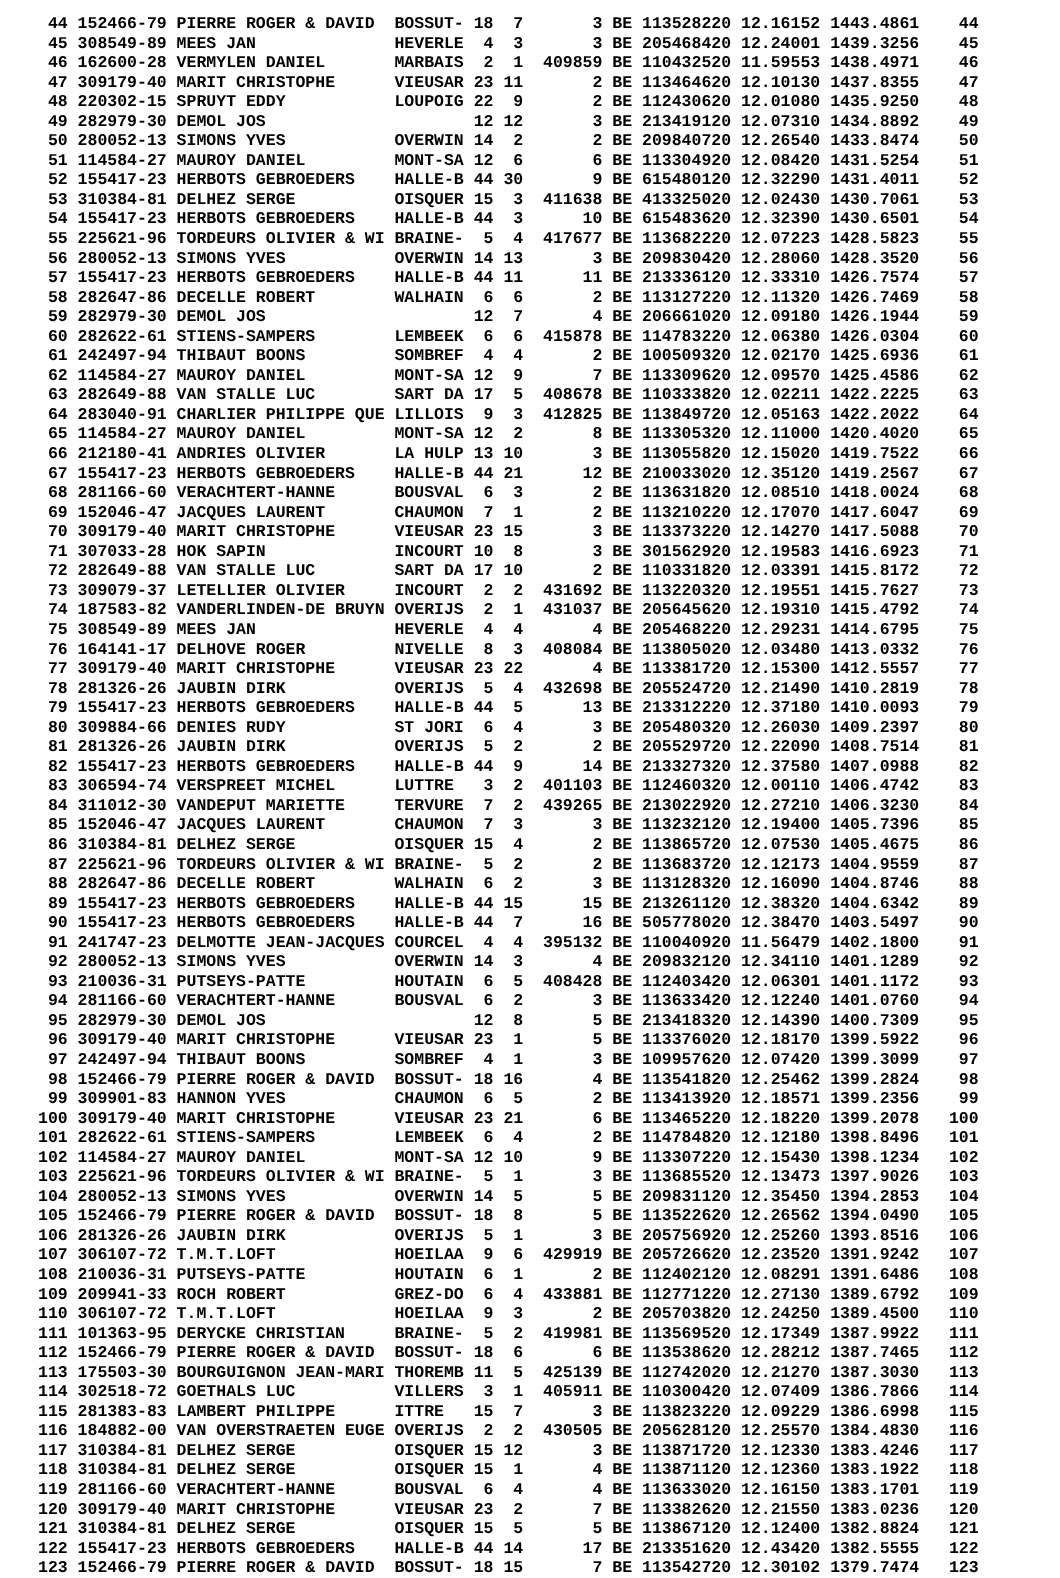44 152466-79 PIERRE ROGER & DAVID  BOSSUT- 18  7       3 BE 113528220 12.16152 1443.4861    44
 45 308549-89 MEES JAN              HEVERLE  4  3       3 BE 205468420 12.24001 1439.3256    45
 46 162600-28 VERMYLEN DANIEL       MARBAIS  2  1  409859 BE 110432520 11.59553 1438.4971    46
 47 309179-40 MARIT CHRISTOPHE      VIEUSAR 23 11       2 BE 113464620 12.10130 1437.8355    47
 48 220302-15 SPRUYT EDDY           LOUPOIG 22  9       2 BE 112430620 12.01080 1435.9250    48
 49 282979-30 DEMOL JOS                     12 12       3 BE 213419120 12.07310 1434.8892    49
 50 280052-13 SIMONS YVES           OVERWIN 14  2       2 BE 209840720 12.26540 1433.8474    50
 51 114584-27 MAUROY DANIEL         MONT-SA 12  6       6 BE 113304920 12.08420 1431.5254    51
 52 155417-23 HERBOTS GEBROEDERS    HALLE-B 44 30       9 BE 615480120 12.32290 1431.4011    52
 53 310384-81 DELHEZ SERGE          OISQUER 15  3  411638 BE 413325020 12.02430 1430.7061    53
 54 155417-23 HERBOTS GEBROEDERS    HALLE-B 44  3      10 BE 615483620 12.32390 1430.6501    54
 55 225621-96 TORDEURS OLIVIER & WI BRAINE-  5  4  417677 BE 113682220 12.07223 1428.5823    55
 56 280052-13 SIMONS YVES           OVERWIN 14 13       3 BE 209830420 12.28060 1428.3520    56
 57 155417-23 HERBOTS GEBROEDERS    HALLE-B 44 11      11 BE 213336120 12.33310 1426.7574    57
 58 282647-86 DECELLE ROBERT        WALHAIN  6  6       2 BE 113127220 12.11320 1426.7469    58
 59 282979-30 DEMOL JOS                     12  7       4 BE 206661020 12.09180 1426.1944    59
 60 282622-61 STIENS-SAMPERS        LEMBEEK  6  6  415878 BE 114783220 12.06380 1426.0304    60
 61 242497-94 THIBAUT BOONS         SOMBREF  4  4       2 BE 100509320 12.02170 1425.6936    61
 62 114584-27 MAUROY DANIEL         MONT-SA 12  9       7 BE 113309620 12.09570 1425.4586    62
 63 282649-88 VAN STALLE LUC        SART DA 17  5  408678 BE 110333820 12.02211 1422.2225    63
 64 283040-91 CHARLIER PHILIPPE QUE LILLOIS  9  3  412825 BE 113849720 12.05163 1422.2022    64
 65 114584-27 MAUROY DANIEL         MONT-SA 12  2       8 BE 113305320 12.11000 1420.4020    65
 66 212180-41 ANDRIES OLIVIER       LA HULP 13 10       3 BE 113055820 12.15020 1419.7522    66
 67 155417-23 HERBOTS GEBROEDERS    HALLE-B 44 21      12 BE 210033020 12.35120 1419.2567    67
 68 281166-60 VERACHTERT-HANNE      BOUSVAL  6  3       2 BE 113631820 12.08510 1418.0024    68
 69 152046-47 JACQUES LAURENT       CHAUMON  7  1       2 BE 113210220 12.17070 1417.6047    69
 70 309179-40 MARIT CHRISTOPHE      VIEUSAR 23 15       3 BE 113373220 12.14270 1417.5088    70
 71 307033-28 HOK SAPIN             INCOURT 10  8       3 BE 301562920 12.19583 1416.6923    71
 72 282649-88 VAN STALLE LUC        SART DA 17 10       2 BE 110331820 12.03391 1415.8172    72
 73 309079-37 LETELLIER OLIVIER     INCOURT  2  2  431692 BE 113220320 12.19551 1415.7627    73
 74 187583-82 VANDERLINDEN-DE BRUYN OVERIJS  2  1  431037 BE 205645620 12.19310 1415.4792    74
 75 308549-89 MEES JAN              HEVERLE  4  4       4 BE 205468220 12.29231 1414.6795    75
 76 164141-17 DELHOVE ROGER         NIVELLE  8  3  408084 BE 113805020 12.03480 1413.0332    76
 77 309179-40 MARIT CHRISTOPHE      VIEUSAR 23 22       4 BE 113381720 12.15300 1412.5557    77
 78 281326-26 JAUBIN DIRK           OVERIJS  5  4  432698 BE 205524720 12.21490 1410.2819    78
 79 155417-23 HERBOTS GEBROEDERS    HALLE-B 44  5      13 BE 213312220 12.37180 1410.0093    79
 80 309884-66 DENIES RUDY           ST JORI  6  4       3 BE 205480320 12.26030 1409.2397    80
 81 281326-26 JAUBIN DIRK           OVERIJS  5  2       2 BE 205529720 12.22090 1408.7514    81
 82 155417-23 HERBOTS GEBROEDERS    HALLE-B 44  9      14 BE 213327320 12.37580 1407.0988    82
 83 306594-74 VERSPREET MICHEL      LUTTRE   3  2  401103 BE 112460320 12.00110 1406.4742    83
 84 311012-30 VANDEPUT MARIETTE     TERVURE  7  2  439265 BE 213022920 12.27210 1406.3230    84
 85 152046-47 JACQUES LAURENT       CHAUMON  7  3       3 BE 113232120 12.19400 1405.7396    85
 86 310384-81 DELHEZ SERGE          OISQUER 15  4       2 BE 113865720 12.07530 1405.4675    86
 87 225621-96 TORDEURS OLIVIER & WI BRAINE-  5  2       2 BE 113683720 12.12173 1404.9559    87
 88 282647-86 DECELLE ROBERT        WALHAIN  6  2       3 BE 113128320 12.16090 1404.8746    88
 89 155417-23 HERBOTS GEBROEDERS    HALLE-B 44 15      15 BE 213261120 12.38320 1404.6342    89
 90 155417-23 HERBOTS GEBROEDERS    HALLE-B 44  7      16 BE 505778020 12.38470 1403.5497    90
 91 241747-23 DELMOTTE JEAN-JACQUES COURCEL  4  4  395132 BE 110040920 11.56479 1402.1800    91
 92 280052-13 SIMONS YVES           OVERWIN 14  3       4 BE 209832120 12.34110 1401.1289    92
 93 210036-31 PUTSEYS-PATTE         HOUTAIN  6  5  408428 BE 112403420 12.06301 1401.1172    93
 94 281166-60 VERACHTERT-HANNE      BOUSVAL  6  2       3 BE 113633420 12.12240 1401.0760    94
 95 282979-30 DEMOL JOS                     12  8       5 BE 213418320 12.14390 1400.7309    95
 96 309179-40 MARIT CHRISTOPHE      VIEUSAR 23  1       5 BE 113376020 12.18170 1399.5922    96
 97 242497-94 THIBAUT BOONS         SOMBREF  4  1       3 BE 109957620 12.07420 1399.3099    97
 98 152466-79 PIERRE ROGER & DAVID  BOSSUT- 18 16       4 BE 113541820 12.25462 1399.2824    98
 99 309901-83 HANNON YVES           CHAUMON  6  5       2 BE 113413920 12.18571 1399.2356    99
100 309179-40 MARIT CHRISTOPHE      VIEUSAR 23 21       6 BE 113465220 12.18220 1399.2078   100
101 282622-61 STIENS-SAMPERS        LEMBEEK  6  4       2 BE 114784820 12.12180 1398.8496   101
102 114584-27 MAUROY DANIEL         MONT-SA 12 10       9 BE 113307220 12.15430 1398.1234   102
103 225621-96 TORDEURS OLIVIER & WI BRAINE-  5  1       3 BE 113685520 12.13473 1397.9026   103
104 280052-13 SIMONS YVES           OVERWIN 14  5       5 BE 209831120 12.35450 1394.2853   104
105 152466-79 PIERRE ROGER & DAVID  BOSSUT- 18  8       5 BE 113522620 12.26562 1394.0490   105
106 281326-26 JAUBIN DIRK           OVERIJS  5  1       3 BE 205756920 12.25260 1393.8516   106
107 306107-72 T.M.T.LOFT            HOEILAA  9  6  429919 BE 205726620 12.23520 1391.9242   107
108 210036-31 PUTSEYS-PATTE         HOUTAIN  6  1       2 BE 112402120 12.08291 1391.6486   108
109 209941-33 ROCH ROBERT           GREZ-DO  6  4  433881 BE 112771220 12.27130 1389.6792   109
110 306107-72 T.M.T.LOFT            HOEILAA  9  3       2 BE 205703820 12.24250 1389.4500   110
111 101363-95 DERYCKE CHRISTIAN     BRAINE-  5  2  419981 BE 113569520 12.17349 1387.9922   111
112 152466-79 PIERRE ROGER & DAVID  BOSSUT- 18  6       6 BE 113538620 12.28212 1387.7465   112
113 175503-30 BOURGUIGNON JEAN-MARI THOREMB 11  5  425139 BE 112742020 12.21270 1387.3030   113
114 302518-72 GOETHALS LUC          VILLERS  3  1  405911 BE 110300420 12.07409 1386.7866   114
115 281383-83 LAMBERT PHILIPPE      ITTRE   15  7       3 BE 113823220 12.09229 1386.6998   115
116 184882-00 VAN OVERSTRAETEN EUGE OVERIJS  2  2  430505 BE 205628120 12.25570 1384.4830   116
117 310384-81 DELHEZ SERGE          OISQUER 15 12       3 BE 113871720 12.12330 1383.4246   117
118 310384-81 DELHEZ SERGE          OISQUER 15  1       4 BE 113871120 12.12360 1383.1922   118
119 281166-60 VERACHTERT-HANNE      BOUSVAL  6  4       4 BE 113633020 12.16150 1383.1701   119
120 309179-40 MARIT CHRISTOPHE      VIEUSAR 23  2       7 BE 113382620 12.21550 1383.0236   120
121 310384-81 DELHEZ SERGE          OISQUER 15  5       5 BE 113867120 12.12400 1382.8824   121
122 155417-23 HERBOTS GEBROEDERS    HALLE-B 44 14      17 BE 213351620 12.43420 1382.5555   122
123 152466-79 PIERRE ROGER & DAVID  BOSSUT- 18 15       7 BE 113542720 12.30102 1379.7474   123